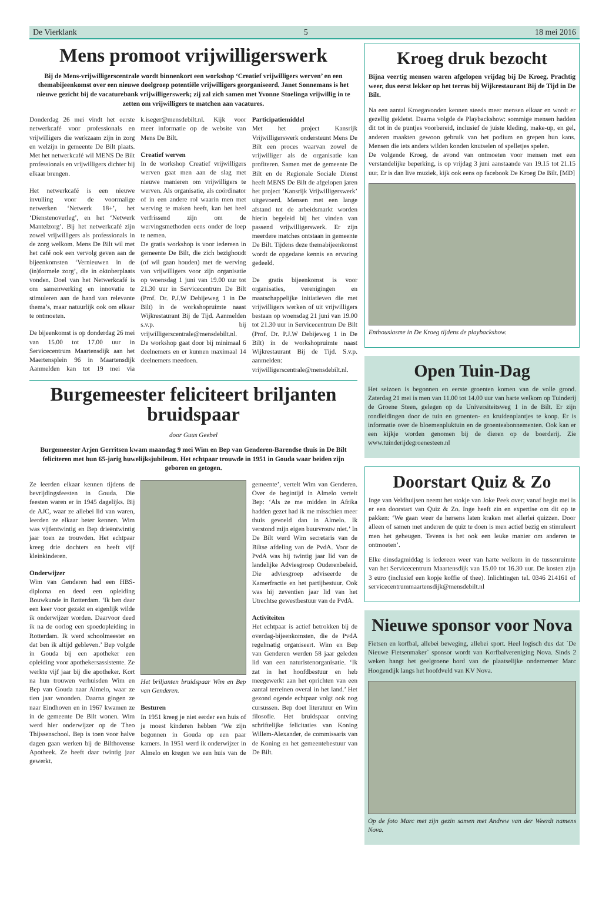De Vierklank 5 18 mei 2016
Mens promoot vrijwilligerswerk
Bij de Mens-vrijwilligerscentrale wordt binnenkort een workshop ‘Creatief vrijwilligers werven’ en een themabijeenkomst over een nieuwe doelgroep potentiële vrijwilligers georganiseerd. Janet Sonnemans is het nieuwe gezicht bij de vacaturebank vrijwilligerswerk; zij zal zich samen met Yvonne Stoelinga vrijwillig in te zetten om vrijwilligers te matchen aan vacatures.
Donderdag 26 mei vindt het eerste netwerkcafé voor professionals en vrijwilligers die werkzaam zijn in zorg en welzijn in gemeente De Bilt plaats. Met het netwerkcafé wil MENS De Bilt professionals en vrijwilligers dichter bij elkaar brengen.
Het netwerkcafé is een nieuwe invulling voor de voormalige netwerken ‘Netwerk 18+’, het ‘Dienstenoverleg’, en het ‘Netwerk Mantelzorg’. Bij het netwerkcafé zijn zowel vrijwilligers als professionals in de zorg welkom. Mens De Bilt wil met het café ook een vervolg geven aan de bijeenkomsten ‘Vernieuwen in de (in)formele zorg’, die in oktoberplaats vonden. Doel van het Netwerkcafé is om samenwerking en innovatie te stimuleren aan de hand van relevante thema’s, maar natuurlijk ook om elkaar te ontmoeten.
De bijeenkomst is op donderdag 26 mei van 15.00 tot 17.00 uur in Servicecentrum Maartensdijk aan het Maertensplein 96 in Maartensdijk Aanmelden kan tot 19 mei via k.iseger@mensdebilt.nl. Kijk voor meer informatie op de website van Mens De Bilt.
Creatief werven
In de workshop Creatief vrijwilligers werven gaat men aan de slag met nieuwe manieren om vrijwilligers te werven. Als organisatie, als coördinator of in een andere rol waarin men met werving te maken heeft, kan het heel verfrissend zijn om de wervingsmethoden eens onder de loep te nemen.
De gratis workshop is voor iedereen in gemeente De Bilt, die zich bezighoudt (of wil gaan houden) met de werving van vrijwilligers voor zijn organisatie op woensdag 1 juni van 19.00 uur tot 21.30 uur in Servicecentrum De Bilt (Prof. Dr. P.J.W Debijeweg 1 in De Bilt) in de workshopruimte naast Wijkrestaurant Bij de Tijd. Aanmelden s.v.p. bij vrijwilligerscentrale@mensdebilt.nl. De workshop gaat door bij minimaal 6 deelnemers en er kunnen maximaal 14 deelnemers meedoen.
Participatiemiddel
Met het project Kansrijk Vrijwilligerswerk ondersteunt Mens De Bilt een proces waarvan zowel de vrijwilliger als de organisatie kan profiteren. Samen met de gemeente De Bilt en de Regionale Sociale Dienst heeft MENS De Bilt de afgelopen jaren het project ’Kansrijk Vrijwilligerswerk’ uitgevoerd. Mensen met een lange afstand tot de arbeidsmarkt worden hierin begeleid bij het vinden van passend vrijwilligerswerk. Er zijn meerdere matches ontstaan in gemeente De Bilt. Tijdens deze themabijeenkomst wordt de opgedane kennis en ervaring gedeeld.
De gratis bijeenkomst is voor organisaties, verenigingen en maatschappelijke initiatieven die met vrijwilligers werken of uit vrijwilligers bestaan op woensdag 21 juni van 19.00 tot 21.30 uur in Servicecentrum De Bilt (Prof. Dr. P.J.W Debijeweg 1 in De Bilt) in de workshopruimte naast Wijkrestaurant Bij de Tijd. S.v.p. aanmelden: vrijwilligerscentrale@mensdebilt.nl.
Burgemeester feliciteert briljanten bruidspaar
door Guus Geebel
Burgemeester Arjen Gerritsen kwam maandag 9 mei Wim en Bep van Genderen-Barendse thuis in De Bilt feliciteren met hun 65-jarig huwelijksjubileum. Het echtpaar trouwde in 1951 in Gouda waar beiden zijn geboren en getogen.
Ze leerden elkaar kennen tijdens de bevrijdingsfeesten in Gouda. Die feesten waren er in 1945 dagelijks. Bij de AJC, waar ze allebei lid van waren, leerden ze elkaar beter kennen. Wim was vijfentwintig en Bep drieëntwintig jaar toen ze trouwden. Het echtpaar kreeg drie dochters en heeft vijf kleinkinderen.
Onderwijzer
Wim van Genderen had een HBS-diploma en deed een opleiding Bouwkunde in Rotterdam. ‘Ik ben daar een keer voor gezakt en eigenlijk wilde ik onderwijzer worden. Daarvoor deed ik na de oorlog een spoedopleiding in Rotterdam. Ik werd schoolmeester en dat ben ik altijd gebleven.’ Bep volgde in Gouda bij een apotheker een opleiding voor apothekersassistente. Ze werkte vijf jaar bij die apotheker. Kort na hun trouwen verhuisden Wim en Bep van Gouda naar Almelo, waar ze tien jaar woonden. Daarna gingen ze naar Eindhoven en in 1967 kwamen ze in de gemeente De Bilt wonen. Wim werd hier onderwijzer op de Theo Thijssenschool. Bep is toen voor halve dagen gaan werken bij de Bilthovense Apotheek. Ze heeft daar twintig jaar gewerkt.
Het briljanten bruidspaar Wim en Bep van Genderen.
Besturen
In 1951 kreeg je niet eerder een huis of je moest kinderen hebben ‘We zijn begonnen in Gouda op een paar kamers. In 1951 werd ik onderwijzer in Almelo en kregen we een huis van de gemeente’, vertelt Wim van Genderen. Over de begintijd in Almelo vertelt Bep: ‘Als ze me midden in Afrika hadden gezet had ik me misschien meer thuis gevoeld dan in Almelo. Ik verstond mijn eigen buurvrouw niet.’ In De Bilt werd Wim secretaris van de Biltse afdeling van de PvdA. Voor de PvdA was hij twintig jaar lid van de landelijke Adviesgroep Ouderenbeleid. Die adviesgroep adviseerde de Kamerfractie en het partijbestuur. Ook was hij zeventien jaar lid van het Utrechtse gewestbestuur van de PvdA.
Activiteiten
Het echtpaar is actief betrokken bij de overdag-bijeenkomsten, die de PvdA regelmatig organiseert. Wim en Bep van Genderen werden 58 jaar geleden lid van een naturistenorganisatie. ‘Ik zat in het hoofdbestuur en heb meegewerkt aan het oprichten van een aantal terreinen overal in het land.’ Het gezond ogende echtpaar volgt ook nog cursussen. Bep doet literatuur en Wim filosofie. Het bruidspaar ontving schriftelijke felicitaties van Koning Willem-Alexander, de commissaris van de Koning en het gemeentebestuur van De Bilt.
Kroeg druk bezocht
Bijna veertig mensen waren afgelopen vrijdag bij De Kroeg. Prachtig weer, dus eerst lekker op het terras bij Wijkrestaurant Bij de Tijd in De Bilt.
Na een aantal Kroegavonden kennen steeds meer mensen elkaar en wordt er gezellig gekletst. Daarna volgde de Playbackshow: sommige mensen hadden dit tot in de puntjes voorbereid, inclusief de juiste kleding, make-up, en gel, anderen maakten gewoon gebruik van het podium en grepen hun kans. Mensen die iets anders wilden konden knutselen of spelletjes spelen.
De volgende Kroeg, de avond van ontmoeten voor mensen met een verstandelijke beperking, is op vrijdag 3 juni aanstaande van 19.15 tot 21.15 uur. Er is dan live muziek, kijk ook eens op facebook De Kroeg De Bilt. [MD]
Enthousiasme in De Kroeg tijdens de playbackshow.
Open Tuin-Dag
Het seizoen is begonnen en eerste groenten komen van de volle grond. Zaterdag 21 mei is men van 11.00 tot 14.00 uur van harte welkom op Tuinderij de Groene Steen, gelegen op de Universiteitsweg 1 in de Bilt. Er zijn rondleidingen door de tuin en groenten- en kruidenplantjes te koop. Er is informatie over de bloemenpluktuin en de groenteabonnementen. Ook kan er een kijkje worden genomen bij de dieren op de boerderij. Zie www.tuinderijdegroenesteen.nl
Doorstart Quiz & Zo
Inge van Veldhuijsen neemt het stokje van Joke Peek over; vanaf begin mei is er een doorstart van Quiz & Zo. Inge heeft zin en expertise om dit op te pakken: ‘We gaan weer de hersens laten kraken met allerlei quizzen. Door alleen of samen met anderen de quiz te doen is men actief bezig en stimuleert men het geheugen. Tevens is het ook een leuke manier om anderen te ontmoeten’.
Elke dinsdagmiddag is iedereen weer van harte welkom in de tussenruimte van het Servicecentrum Maartensdijk van 15.00 tot 16.30 uur. De kosten zijn 3 euro (inclusief een kopje koffie of thee). Inlichtingen tel. 0346 214161 of servicecentrummaartensdijk@mensdebilt.nl
Nieuwe sponsor voor Nova
Fietsen en korfbal, allebei beweging, allebei sport. Heel logisch dus dat ´De Nieuwe Fietsenmaker` sponsor wordt van Korfbalvereniging Nova. Sinds 2 weken hangt het geelgroene bord van de plaatselijke ondernemer Marc Hoogendijk langs het hoofdveld van KV Nova.
Op de foto Marc met zijn gezin samen met Andrew van der Weerdt namens Nova.